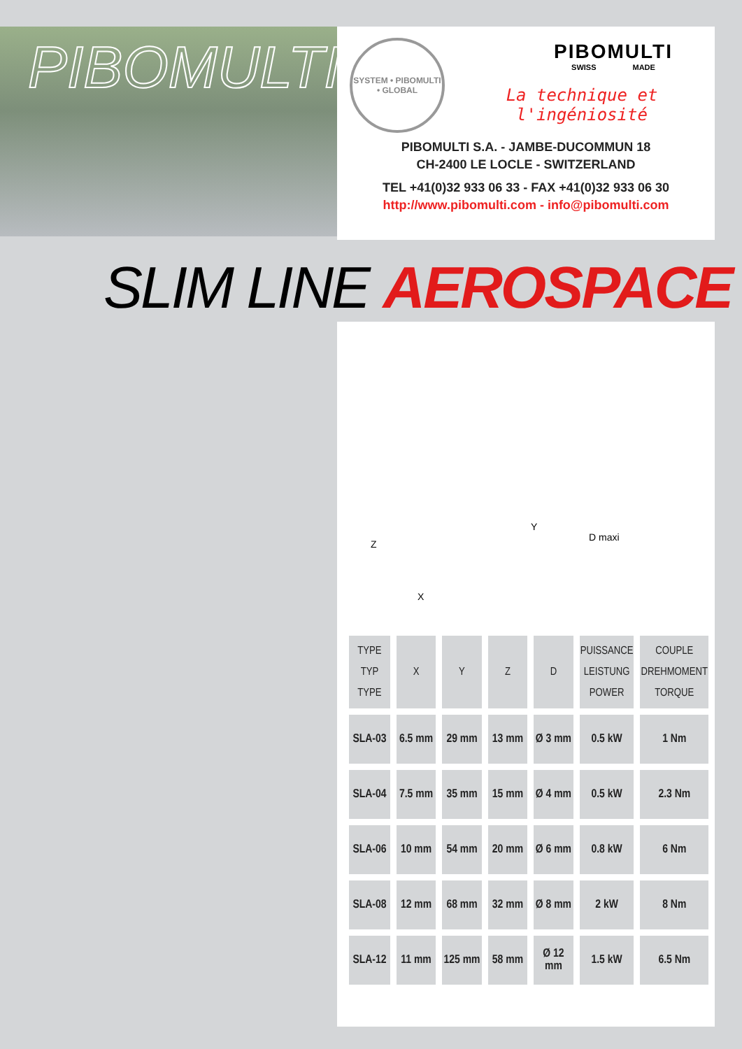PIBOMULTI
SYSTEM • PIBOMULTI • GLOBAL
PIBOMULTI
SWISS MADE
La technique et l'ingéniosité
PIBOMULTI S.A. - JAMBE-DUCOMMUN 18
CH-2400 LE LOCLE - SWITZERLAND
TEL +41(0)32 933 06 33 - FAX +41(0)32 933 06 30
http://www.pibomulti.com - info@pibomulti.com
SLIM LINE AEROSPACE
Z
X
Y
D maxi
| TYPE TYP TYPE | X | Y | Z | D | PUISSANCE LEISTUNG POWER | COUPLE DREHMOMENT TORQUE |
| --- | --- | --- | --- | --- | --- | --- |
| SLA-03 | 6.5 mm | 29 mm | 13 mm | Ø 3 mm | 0.5 kW | 1 Nm |
| SLA-04 | 7.5 mm | 35 mm | 15 mm | Ø 4 mm | 0.5 kW | 2.3 Nm |
| SLA-06 | 10 mm | 54 mm | 20 mm | Ø 6 mm | 0.8 kW | 6 Nm |
| SLA-08 | 12 mm | 68 mm | 32 mm | Ø 8 mm | 2 kW | 8 Nm |
| SLA-12 | 11 mm | 125 mm | 58 mm | Ø 12 mm | 1.5 kW | 6.5 Nm |